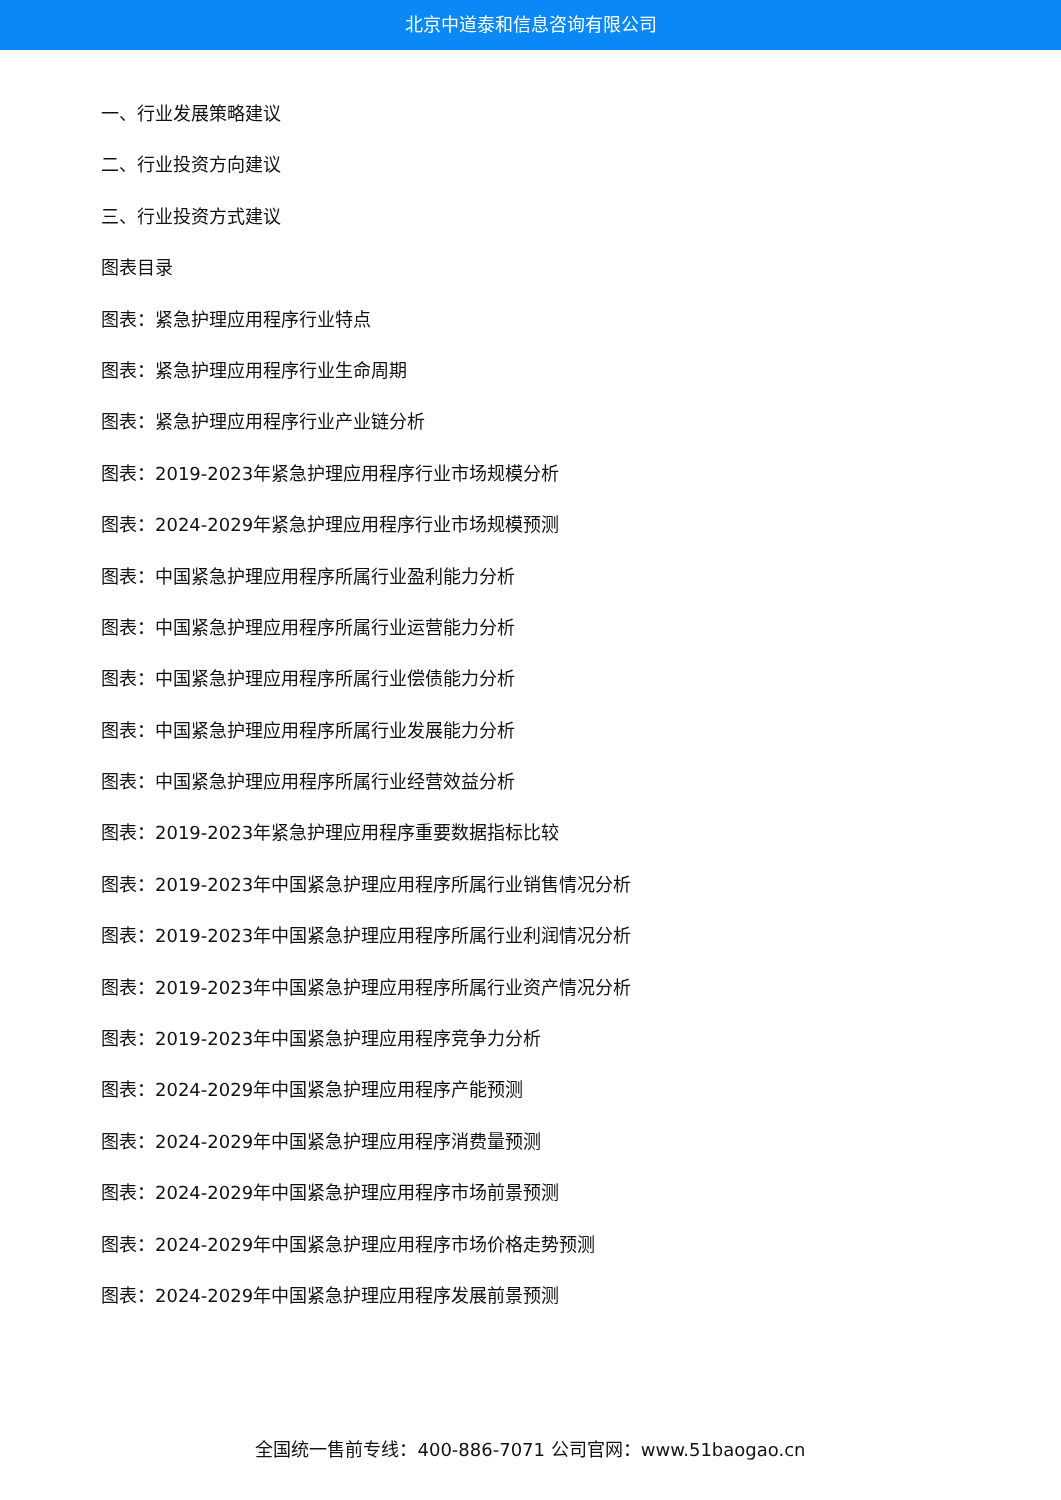北京中道泰和信息咨询有限公司
一、行业发展策略建议
二、行业投资方向建议
三、行业投资方式建议
图表目录
图表：紧急护理应用程序行业特点
图表：紧急护理应用程序行业生命周期
图表：紧急护理应用程序行业产业链分析
图表：2019-2023年紧急护理应用程序行业市场规模分析
图表：2024-2029年紧急护理应用程序行业市场规模预测
图表：中国紧急护理应用程序所属行业盈利能力分析
图表：中国紧急护理应用程序所属行业运营能力分析
图表：中国紧急护理应用程序所属行业偿债能力分析
图表：中国紧急护理应用程序所属行业发展能力分析
图表：中国紧急护理应用程序所属行业经营效益分析
图表：2019-2023年紧急护理应用程序重要数据指标比较
图表：2019-2023年中国紧急护理应用程序所属行业销售情况分析
图表：2019-2023年中国紧急护理应用程序所属行业利润情况分析
图表：2019-2023年中国紧急护理应用程序所属行业资产情况分析
图表：2019-2023年中国紧急护理应用程序竞争力分析
图表：2024-2029年中国紧急护理应用程序产能预测
图表：2024-2029年中国紧急护理应用程序消费量预测
图表：2024-2029年中国紧急护理应用程序市场前景预测
图表：2024-2029年中国紧急护理应用程序市场价格走势预测
图表：2024-2029年中国紧急护理应用程序发展前景预测
全国统一售前专线：400-886-7071 公司官网：www.51baogao.cn